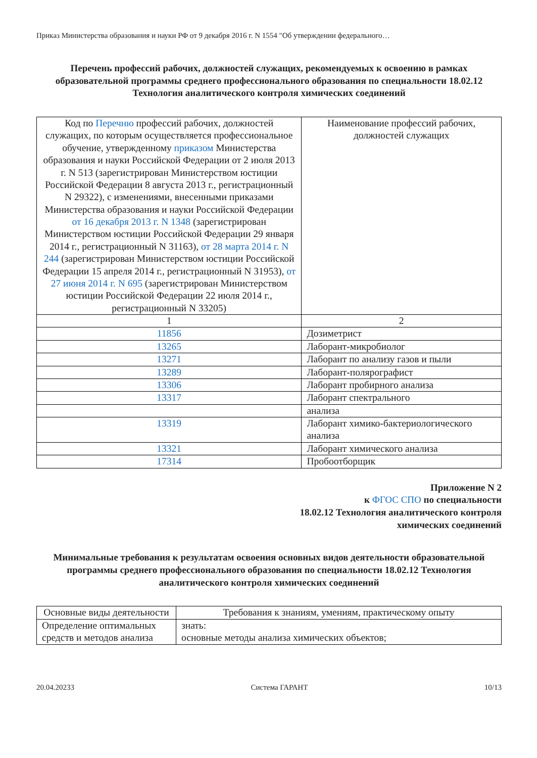Приказ Министерства образования и науки РФ от 9 декабря 2016 г. N 1554 "Об утверждении федерального…
Перечень профессий рабочих, должностей служащих, рекомендуемых к освоению в рамках образовательной программы среднего профессионального образования по специальности 18.02.12 Технология аналитического контроля химических соединений
| Код по Перечню профессий рабочих, должностей служащих, по которым осуществляется профессиональное обучение, утвержденному приказом Министерства образования и науки Российской Федерации от 2 июля 2013 г. N 513 (зарегистрирован Министерством юстиции Российской Федерации 8 августа 2013 г., регистрационный N 29322), с изменениями, внесенными приказами Министерства образования и науки Российской Федерации от 16 декабря 2013 г. N 1348 (зарегистрирован Министерством юстиции Российской Федерации 29 января 2014 г., регистрационный N 31163), от 28 марта 2014 г. N 244 (зарегистрирован Министерством юстиции Российской Федерации 15 апреля 2014 г., регистрационный N 31953), от 27 июня 2014 г. N 695 (зарегистрирован Министерством юстиции Российской Федерации 22 июля 2014 г., регистрационный N 33205) | Наименование профессий рабочих, должностей служащих |
| --- | --- |
| 1 | 2 |
| 11856 | Дозиметрист |
| 13265 | Лаборант-микробиолог |
| 13271 | Лаборант по анализу газов и пыли |
| 13289 | Лаборант-полярографист |
| 13306 | Лаборант пробирного анализа |
| 13317 | Лаборант спектрального |
| | анализа |
| 13319 | Лаборант химико-бактериологического анализа |
| 13321 | Лаборант химического анализа |
| 17314 | Пробоотборщик |
Приложение N 2
к ФГОС СПО по специальности
18.02.12 Технология аналитического контроля
химических соединений
Минимальные требования к результатам освоения основных видов деятельности образовательной программы среднего профессионального образования по специальности 18.02.12 Технология аналитического контроля химических соединений
| Основные виды деятельности | Требования к знаниям, умениям, практическому опыту |
| --- | --- |
| Определение оптимальных средств и методов анализа | знать: основные методы анализа химических объектов; |
20.04.20233 Система ГАРАНТ 10/13